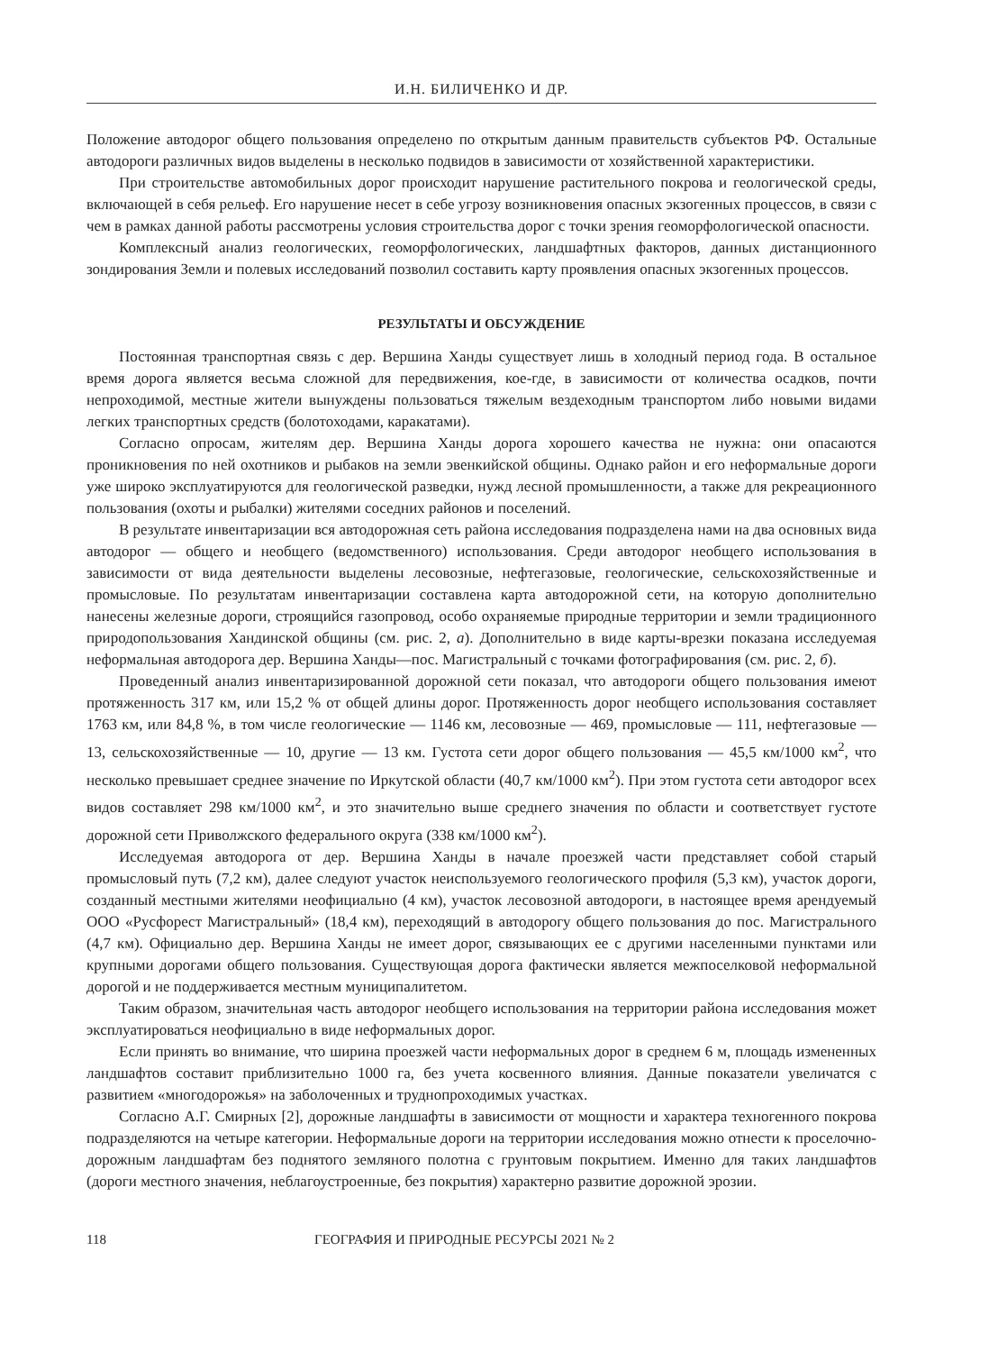И.Н. БИЛИЧЕНКО И ДР.
Положение автодорог общего пользования определено по открытым данным правительств субъектов РФ. Остальные автодороги различных видов выделены в несколько подвидов в зависимости от хозяйственной характеристики.
При строительстве автомобильных дорог происходит нарушение растительного покрова и геологической среды, включающей в себя рельеф. Его нарушение несет в себе угрозу возникновения опасных экзогенных процессов, в связи с чем в рамках данной работы рассмотрены условия строительства дорог с точки зрения геоморфологической опасности.
Комплексный анализ геологических, геоморфологических, ландшафтных факторов, данных дистанционного зондирования Земли и полевых исследований позволил составить карту проявления опасных экзогенных процессов.
РЕЗУЛЬТАТЫ И ОБСУЖДЕНИЕ
Постоянная транспортная связь с дер. Вершина Ханды существует лишь в холодный период года. В остальное время дорога является весьма сложной для передвижения, кое-где, в зависимости от количества осадков, почти непроходимой, местные жители вынуждены пользоваться тяжелым вездеходным транспортом либо новыми видами легких транспортных средств (болотоходами, каракатами).
Согласно опросам, жителям дер. Вершина Ханды дорога хорошего качества не нужна: они опасаются проникновения по ней охотников и рыбаков на земли эвенкийской общины. Однако район и его неформальные дороги уже широко эксплуатируются для геологической разведки, нужд лесной промышленности, а также для рекреационного пользования (охоты и рыбалки) жителями соседних районов и поселений.
В результате инвентаризации вся автодорожная сеть района исследования подразделена нами на два основных вида автодорог — общего и необщего (ведомственного) использования. Среди автодорог необщего использования в зависимости от вида деятельности выделены лесовозные, нефтегазовые, геологические, сельскохозяйственные и промысловые. По результатам инвентаризации составлена карта автодорожной сети, на которую дополнительно нанесены железные дороги, строящийся газопровод, особо охраняемые природные территории и земли традиционного природопользования Хандинской общины (см. рис. 2, а). Дополнительно в виде карты-врезки показана исследуемая неформальная автодорога дер. Вершина Ханды—пос. Магистральный с точками фотографирования (см. рис. 2, б).
Проведенный анализ инвентаризированной дорожной сети показал, что автодороги общего пользования имеют протяженность 317 км, или 15,2 % от общей длины дорог. Протяженность дорог необщего использования составляет 1763 км, или 84,8 %, в том числе геологические — 1146 км, лесовозные — 469, промысловые — 111, нефтегазовые — 13, сельскохозяйственные — 10, другие — 13 км. Густота сети дорог общего пользования — 45,5 км/1000 км<sup>2</sup>, что несколько превышает среднее значение по Иркутской области (40,7 км/1000 км<sup>2</sup>). При этом густота сети автодорог всех видов составляет 298 км/1000 км<sup>2</sup>, и это значительно выше среднего значения по области и соответствует густоте дорожной сети Приволжского федерального округа (338 км/1000 км<sup>2</sup>).
Исследуемая автодорога от дер. Вершина Ханды в начале проезжей части представляет собой старый промысловый путь (7,2 км), далее следуют участок неиспользуемого геологического профиля (5,3 км), участок дороги, созданный местными жителями неофициально (4 км), участок лесовозной автодороги, в настоящее время арендуемый ООО «Русфорест Магистральный» (18,4 км), переходящий в автодорогу общего пользования до пос. Магистрального (4,7 км). Официально дер. Вершина Ханды не имеет дорог, связывающих ее с другими населенными пунктами или крупными дорогами общего пользования. Существующая дорога фактически является межпоселковой неформальной дорогой и не поддерживается местным муниципалитетом.
Таким образом, значительная часть автодорог необщего использования на территории района исследования может эксплуатироваться неофициально в виде неформальных дорог.
Если принять во внимание, что ширина проезжей части неформальных дорог в среднем 6 м, площадь измененных ландшафтов составит приблизительно 1000 га, без учета косвенного влияния. Данные показатели увеличатся с развитием «многодорожья» на заболоченных и труднопроходимых участках.
Согласно А.Г. Смирных [2], дорожные ландшафты в зависимости от мощности и характера техногенного покрова подразделяются на четыре категории. Неформальные дороги на территории исследования можно отнести к проселочно-дорожным ландшафтам без поднятого земляного полотна с грунтовым покрытием. Именно для таких ландшафтов (дороги местного значения, неблагоустроенные, без покрытия) характерно развитие дорожной эрозии.
118 ГЕОГРАФИЯ И ПРИРОДНЫЕ РЕСУРСЫ 2021 № 2